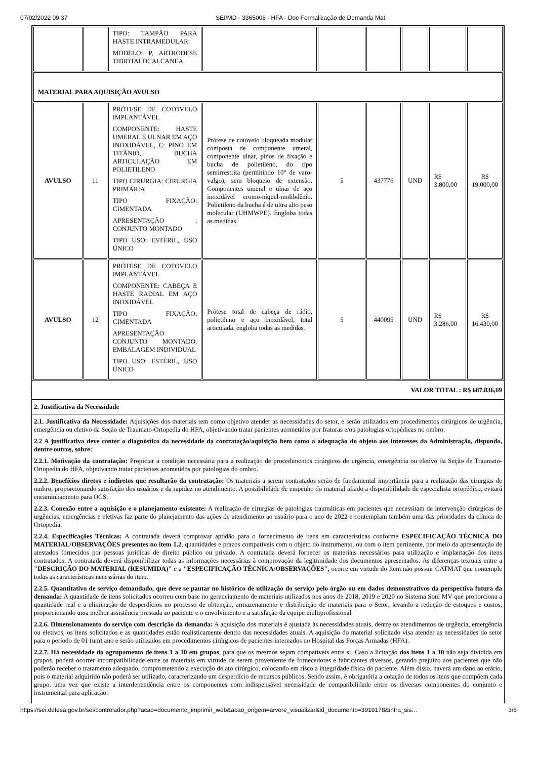07/02/2022 09:37 SEI/MD - 3365006 - HFA - Doc Formalização de Demanda Mat
| | | TIPO: TAMPÃO PARA HASTE INTRAMEDULAR MODELO: P, ARTRODESE TIBIOTALOCALCANEA | | | | | | |
| MATERIAL PARA AQUISIÇÃO AVULSO | | | | | | | | |
| AVULSO | 11 | PRÓTESE DE COTOVELO IMPLANTÁVEL COMPONENTE: HASTE UMERAL E ULNAR EM AÇO INOXIDÁVEL, C: PINO EM TITÂNIO, BUCHA ARTICULAÇÃO EM POLIETILENO TIPO CIRURGIA: CIRURGIA PRIMÁRIA TIPO FIXAÇÃO: CIMENTADA APRESENTAÇÃO : CONJUNTO MONTADO TIPO USO: ESTÉRIL, USO ÚNICO | Prótese de cotovelo bloqueada modular composta de componente umeral, componente ulnar, pinos de fixação e bucha de polietileno, do tipo semirrestrita (permitindo 10° de varo-valgo), sem bloqueio de extensão. Componentes umeral e ulnar de aço inoxidável cromo-níquel-molibdênio. Polietileno da bucha é de ultra alto peso molecular (UHMWPE). Engloba todas as medidas. | 5 | 437776 | UND | R$ 3.800,00 | R$ 19.000,00 |
| AVULSO | 12 | PRÓTESE DE COTOVELO IMPLANTÁVEL COMPONENTE: CABEÇA E HASTE RADIAL EM AÇO INOXIDÁVEL TIPO FIXAÇÃO: CIMENTADA APRESENTAÇÃO CONJUNTO MONTADO, EMBALAGEM INDIVIDUAL TIPO USO: ESTÉRIL, USO ÚNICO | Prótese total de cabeça de rádio, polietileno e aço inoxidável, total articulada. engloba todas as medidas. | 5 | 440095 | UND | R$ 3.286,00 | R$ 16.430,00 |
VALOR TOTAL : R$ 687.836,69
2. Justificativa da Necessidade
2.1. Justificativa da Necessidade: Aquisições dos materiais tem como objetivo atender as necessidades do setor, e serão utilizados em procedimentos cirúrgicos de urgência, emergência ou eletivo da Seção de Traumato-Ortopedia do HFA, objetivando tratar pacientes acometidos por fraturas e/ou patologias ortopédicas no ombro.
2.2 A justificativa deve conter o diagnóstico da necessidade da contratação/aquisição bem como a adequação do objeto aos interesses da Administração, dispondo, dentre outros, sobre:
2.2.1. Motivação da contratação: Propiciar a condição necessária para a realização de procedimentos cirúrgicos de urgência, emergência ou eletivo da Seção de Traumato-Ortopedia do HFA, objetivando tratar pacientes acometidos por patologias do ombro.
2.2.2. Benefícios diretos e indiretos que resultarão da contratação: Os materiais a serem contratados serão de fundamental importância para a realização das cirurgias de ombro, proporcionando satisfação dos usuários e da rapidez no atendimento. A possibilidade de empenho do material aliado a disponibilidade de especialista ortopédico, evitará encaminhamento para OCS.
2.2.3. Conexão entre a aquisição e o planejamento existente: A realização de cirurgias de patologias traumáticas em pacientes que necessitam de intervenção cirúrgicas de urgências, emergências e eletivas faz parte do planejamento das ações de atendimento ao usuário para o ano de 2022 e contemplam também uma das prioridades da clínica de Ortopedia.
2.2.4. Especificações Técnicas: A contratada deverá comprovar aptidão para o fornecimento de bens em características conforme ESPECIFICAÇÃO TÉCNICA DO MATERIAL/OBSERVAÇÕES presentes no item 1.2, quantidades e prazos compatíveis com o objeto do instrumento, ou com o item pertinente, por meio da apresentação de atestados fornecidos por pessoas jurídicas de direito público ou privado. A contratada deverá fornecer os materiais necessários para utilização e implantação dos itens contratados. A contratada deverá disponibilizar todas as informações necessárias à comprovação da legitimidade dos documentos apresentados. As diferenças textuais entre a "DESCRIÇÃO DO MATERIAL (RESUMIDA)" e a "ESPECIFICAÇÃO TÉCNICA/OBSERVAÇÕES", ocorre em virtude do Item não possuir CATMAT que contemple todas as características necessárias do item.
2.2.5. Quantitativo de serviço demandado, que deve se pautar no histórico de utilização do serviço pelo órgão ou em dados demonstrativos da perspectiva futura da demanda: A quantidade de itens solicitados ocorreu com base no gerenciamento de materiais utilizados nos anos de 2018, 2019 e 2020 no Sistema Soul MV que proporciona a quantidade real e a eliminação de desperdícios no processo de obtenção, armazenamento e distribuição de materiais para o Setor, levando a redução de estoques e custos, proporcionando uma melhor assistência prestada ao paciente e o envolvimento e a satisfação da equipe multiprofissional.
2.2.6. Dimensionamento do serviço com descrição da demanda: A aquisição dos materiais é ajustada às necessidades atuais, dentre os atendimentos de urgência, emergência ou eletivos, os itens solicitados e as quantidades estão realisticamente dentro das necessidades atuais. A aquisição do material solicitado visa atender as necessidades do setor para o período de 01 (um) ano e serão utilizados em procedimentos cirúrgicos de pacientes internados no Hospital das Forças Armadas (HFA).
2.2.7. Há necessidade do agrupamento de itens 1 a 10 em grupos, para que os mesmos sejam compatíveis entre si. Caso a licitação dos itens 1 a 10 não seja dividida em grupos, poderá ocorrer incompatibilidade entre os materiais em virtude de serem proveniente de fornecedores e fabricantes diversos, gerando prejuízo aos pacientes que não poderão receber o tratamento adequado, comprometendo a execução do ato cirúrgico, colocando em risco a integridade física do paciente. Além disso, haverá um dano ao erário, pois o material adquirido não poderá ser utilizado, caracterizando um desperdício de recursos públicos. Sendo assim, é obrigatória a cotação de todos os itens que compõem cada grupo, uma vez que existe a interdependência entre os componentes com indispensável necessidade de compatibilidade entre os diversos componentes do conjunto e instrumental para aplicação.
https://sei.defesa.gov.br/sei/controlador.php?acao=documento_imprimir_web&acao_origem=arvore_visualizar&id_documento=3919178&infra_sis… 3/5